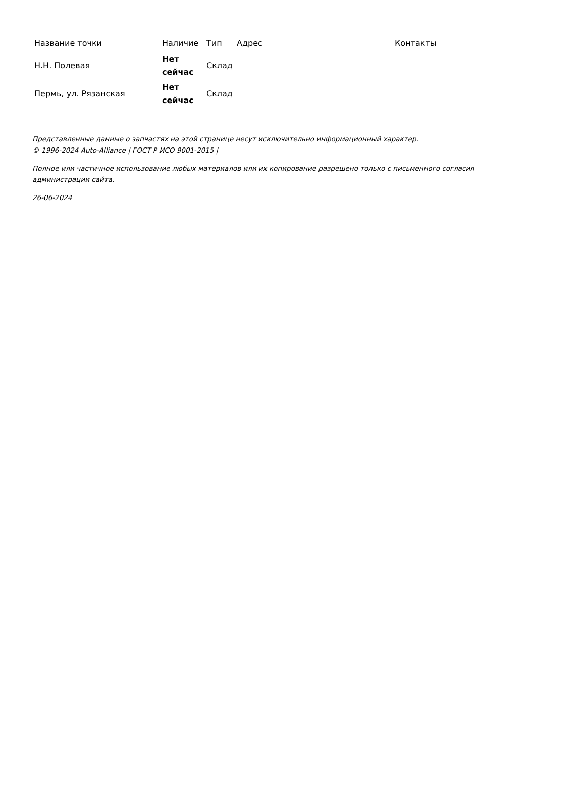| Название точки | Наличие | Тип | Адрес | Контакты |
| --- | --- | --- | --- | --- |
| Н.Н. Полевая | Нет сейчас | Склад | | |
| Пермь, ул. Рязанская | Нет сейчас | Склад | | |
Представленные данные о запчастях на этой странице несут исключительно информационный характер.
© 1996-2024 Auto-Alliance | ГОСТ Р ИСО 9001-2015 |
Полное или частичное использование любых материалов или их копирование разрешено только с письменного согласия администрации сайта.
26-06-2024